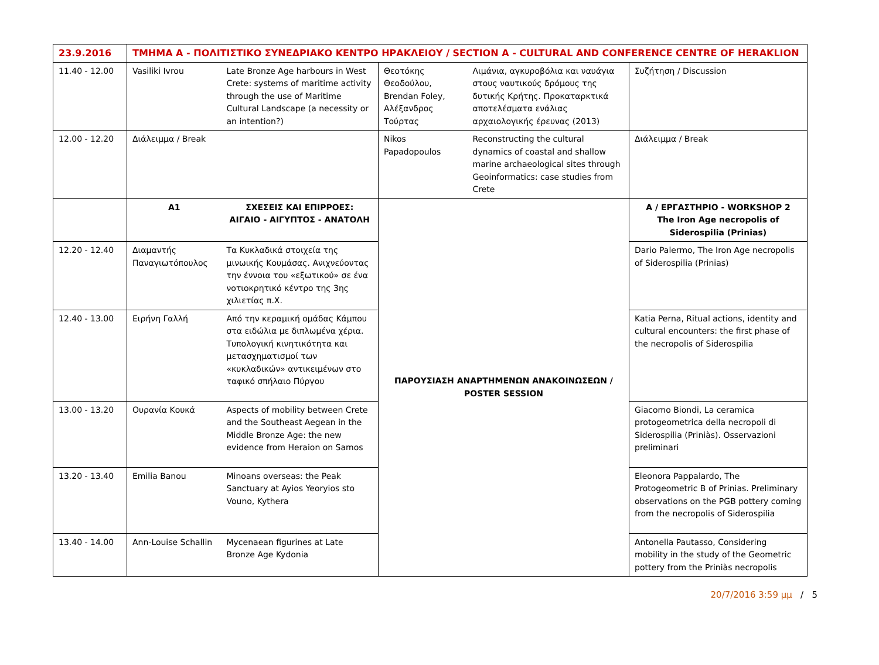| 23.9.2016 | ΤΜΗΜΑ A - ΠΟΛΙΤΙΣΤΙΚΟ ΣΥΝΕΔΡΙΑΚΟ ΚΕΝΤΡΟ ΗΡΑΚΛΕΙΟΥ / SECTION A - CULTURAL AND CONFERENCE CENTRE OF HERAKLION | | | | |
| 11.40 - 12.00 | Vasiliki Ivrou | Late Bronze Age harbours in West Crete: systems of maritime activity through the use of Maritime Cultural Landscape (a necessity or an intention?) | Θεοτόκης Θεοδούλου, Brendan Foley, Αλέξανδρος Τούρτας | Λιμάνια, αγκυροβόλια και ναυάγια στους ναυτικούς δρόμους της δυτικής Κρήτης. Προκαταρκτικά αποτελέσματα ενάλιας αρχαιολογικής έρευνας (2013) | Συζήτηση / Discussion |
| 12.00 - 12.20 | Διάλειμμα / Break | | Nikos Papadopoulos | Reconstructing the cultural dynamics of coastal and shallow marine archaeological sites through Geoinformatics: case studies from Crete | Διάλειμμα / Break |
| | A1 | ΣΧΕΣΕΙΣ ΚΑΙ ΕΠΙΡΡΟΕΣ: ΑΙΓΑΙΟ - ΑΙΓΥΠΤΟΣ - ΑΝΑΤΟΛΗ | ΠΑΡΟΥΣΙΑΣΗ ΑΝΑΡΤΗΜΕΝΩΝ ΑΝΑΚΟΙΝΩΣΕΩΝ / POSTER SESSION | | A / ΕΡΓΑΣΤΗΡΙΟ - WORKSHOP 2 The Iron Age necropolis of Siderospilia (Prinias) |
| 12.20 - 12.40 | Διαμαντής Παναγιωτόπουλος | Τα Κυκλαδικά στοιχεία της μινωικής Κουμάσας. Ανιχνεύοντας την έννοια του «εξωτικού» σε ένα νοτιοκρητικό κέντρο της 3ης χιλιετίας π.Χ. | | | Dario Palermo, The Iron Age necropolis of Siderospilia (Prinias) |
| 12.40 - 13.00 | Ειρήνη Γαλλή | Από την κεραμική ομάδας Κάμπου στα ειδώλια με διπλωμένα χέρια. Τυπολογική κινητικότητα και μετασχηματισμοί των «κυκλαδικών» αντικειμένων στο ταφικό σπήλαιο Πύργου | | | Katia Perna, Ritual actions, identity and cultural encounters: the first phase of the necropolis of Siderospilia |
| 13.00 - 13.20 | Ουρανία Κουκά | Aspects of mobility between Crete and the Southeast Aegean in the Middle Bronze Age: the new evidence from Heraion on Samos | | | Giacomo Biondi, La ceramica protogeometrica della necropoli di Siderospilia (Priniàs). Osservazioni preliminari |
| 13.20 - 13.40 | Emilia Banou | Minoans overseas: the Peak Sanctuary at Ayios Yeoryios sto Vouno, Kythera | | | Eleonora Pappalardo, The Protogeometric B of Prinias. Preliminary observations on the PGB pottery coming from the necropolis of Siderospilia |
| 13.40 - 14.00 | Ann-Louise Schallin | Mycenaean figurines at Late Bronze Age Kydonia | | | Antonella Pautasso, Considering mobility in the study of the Geometric pottery from the Priniàs necropolis |
20/7/2016 3:59 μμ / 5